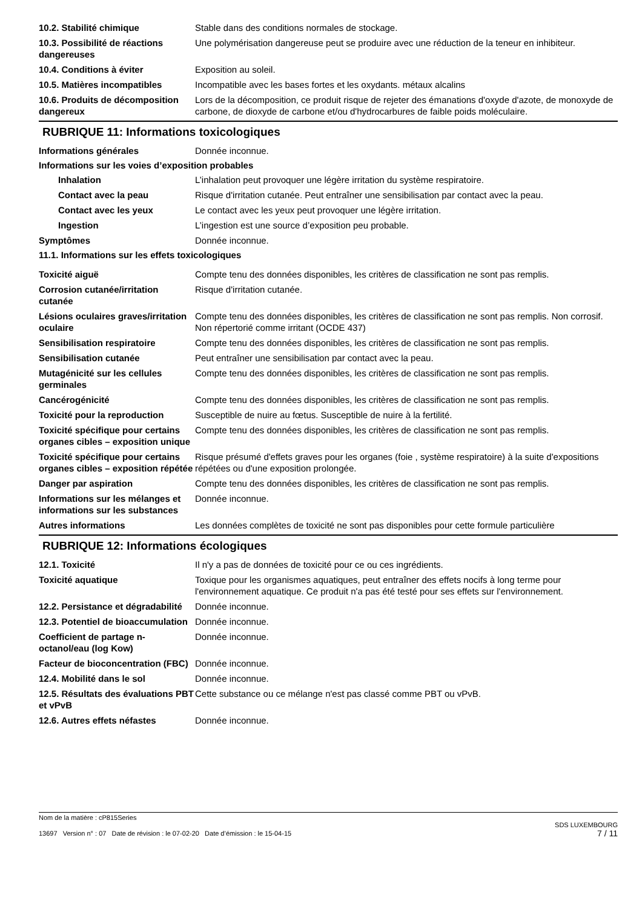10.2. Stabilité chimique Stable dans des conditions normales de stockage.
10.3. Possibilité de réactions dangereuses
Une polymérisation dangereuse peut se produire avec une réduction de la teneur en inhibiteur.
10.4. Conditions à éviter Exposition au soleil.
10.5. Matières incompatibles Incompatible avec les bases fortes et les oxydants. métaux alcalins
10.6. Produits de décomposition dangereux
Lors de la décomposition, ce produit risque de rejeter des émanations d'oxyde d'azote, de monoxyde de carbone, de dioxyde de carbone et/ou d'hydrocarbures de faible poids moléculaire.
RUBRIQUE 11: Informations toxicologiques
Informations générales Donnée inconnue.
Informations sur les voies d’exposition probables
Inhalation L’inhalation peut provoquer une légère irritation du système respiratoire.
Contact avec la peau Risque d'irritation cutanée. Peut entraîner une sensibilisation par contact avec la peau.
Contact avec les yeux Le contact avec les yeux peut provoquer une légère irritation.
Ingestion L’ingestion est une source d’exposition peu probable.
Symptômes Donnée inconnue.
11.1. Informations sur les effets toxicologiques
Toxicité aiguë Compte tenu des données disponibles, les critères de classification ne sont pas remplis.
Corrosion cutanée/irritation cutanée
Risque d'irritation cutanée.
Lésions oculaires graves/irritation oculaire
Compte tenu des données disponibles, les critères de classification ne sont pas remplis. Non corrosif. Non répertorié comme irritant (OCDE 437)
Sensibilisation respiratoire Compte tenu des données disponibles, les critères de classification ne sont pas remplis.
Sensibilisation cutanée Peut entraîner une sensibilisation par contact avec la peau.
Mutagénicité sur les cellules germinales
Compte tenu des données disponibles, les critères de classification ne sont pas remplis.
Cancérogénicité Compte tenu des données disponibles, les critères de classification ne sont pas remplis.
Toxicité pour la reproduction
Susceptible de nuire au fœtus. Susceptible de nuire à la fertilité.
Toxicité spécifique pour certains organes cibles – exposition unique
Compte tenu des données disponibles, les critères de classification ne sont pas remplis.
Toxicité spécifique pour certains organes cibles – exposition répétée
Risque présumé d'effets graves pour les organes (foie , système respiratoire) à la suite d'expositions répétées ou d'une exposition prolongée.
Danger par aspiration Compte tenu des données disponibles, les critères de classification ne sont pas remplis.
Informations sur les mélanges et informations sur les substances
Donnée inconnue.
Autres informations Les données complètes de toxicité ne sont pas disponibles pour cette formule particulière
RUBRIQUE 12: Informations écologiques
12.1. Toxicité Il n'y a pas de données de toxicité pour ce ou ces ingrédients.
Toxicité aquatique Toxique pour les organismes aquatiques, peut entraîner des effets nocifs à long terme pour l'environnement aquatique. Ce produit n'a pas été testé pour ses effets sur l'environnement.
12.2. Persistance et dégradabilité
Donnée inconnue.
12.3. Potentiel de bioaccumulation
Donnée inconnue.
Coefficient de partage n-octanol/eau (log Kow)
Donnée inconnue.
Facteur de bioconcentration (FBC)
Donnée inconnue.
12.4. Mobilité dans le sol Donnée inconnue.
12.5. Résultats des évaluations PBT et vPvB
Cette substance ou ce mélange n'est pas classé comme PBT ou vPvB.
12.6. Autres effets néfastes Donnée inconnue.
Nom de la matière : cP815Series
13697 Version n° : 07 Date de révision : le 07-02-20 Date d’émission : le 15-04-15
SDS LUXEMBOURG
7 / 11